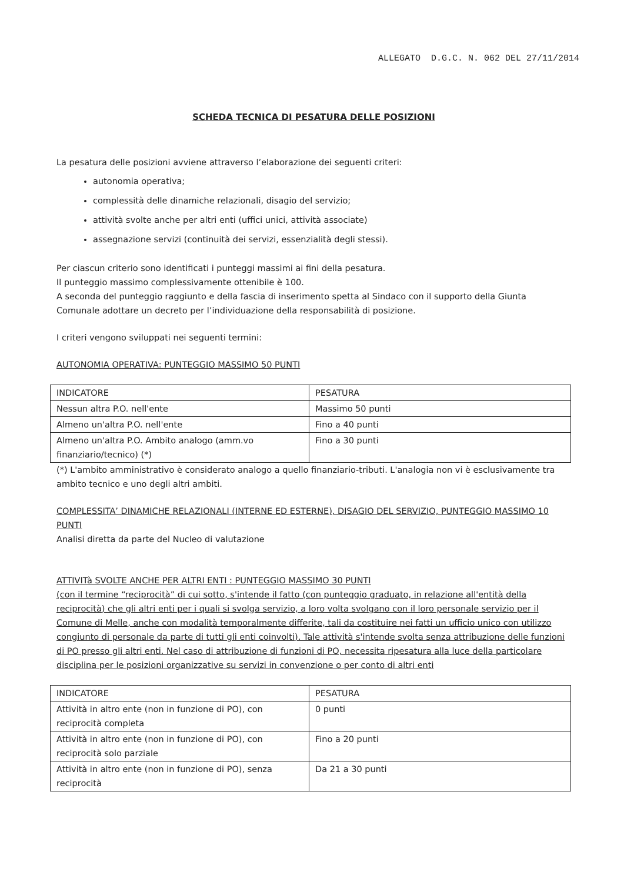ALLEGATO D.G.C. N. 062 DEL 27/11/2014
SCHEDA TECNICA DI PESATURA DELLE POSIZIONI
La pesatura delle posizioni avviene attraverso l’elaborazione dei seguenti criteri:
autonomia operativa;
complessità delle dinamiche relazionali, disagio del servizio;
attività svolte anche per altri enti (uffici unici, attività associate)
assegnazione servizi (continuità dei servizi, essenzialità degli stessi).
Per ciascun criterio sono identificati i punteggi massimi ai fini della pesatura.
Il punteggio massimo complessivamente ottenibile è 100.
A seconda del punteggio raggiunto e della fascia di inserimento spetta al Sindaco con il supporto della Giunta Comunale adottare un decreto per l’individuazione della responsabilità di posizione.
I criteri vengono sviluppati nei seguenti termini:
AUTONOMIA OPERATIVA: PUNTEGGIO MASSIMO 50 PUNTI
| INDICATORE | PESATURA |
| Nessun altra P.O. nell'ente | Massimo 50 punti |
| Almeno un'altra P.O. nell'ente | Fino a 40 punti |
| Almeno un'altra P.O. Ambito analogo (amm.vo finanziario/tecnico) (*) | Fino a 30 punti |
(*) L'ambito amministrativo è considerato analogo a quello finanziario-tributi. L'analogia non vi è esclusivamente tra ambito tecnico e uno degli altri ambiti.
COMPLESSITA’ DINAMICHE RELAZIONALI (INTERNE ED ESTERNE), DISAGIO DEL SERVIZIO, PUNTEGGIO MASSIMO 10 PUNTI
Analisi diretta da parte del Nucleo di valutazione
ATTIVITà SVOLTE ANCHE PER ALTRI ENTI : PUNTEGGIO MASSIMO 30 PUNTI
(con il termine “reciprocità” di cui sotto, s'intende il fatto (con punteggio graduato, in relazione all'entità della reciprocità) che gli altri enti per i quali si svolga servizio, a loro volta svolgano con il loro personale servizio per il Comune di Melle, anche con modalità temporalmente differite, tali da costituire nei fatti un ufficio unico con utilizzo congiunto di personale da parte di tutti gli enti coinvolti). Tale attività s'intende svolta senza attribuzione delle funzioni di PO presso gli altri enti. Nel caso di attribuzione di funzioni di PO, necessita ripesatura alla luce della particolare disciplina per le posizioni organizzative su servizi in convenzione o per conto di altri enti
| INDICATORE | PESATURA |
| Attività in altro ente (non in funzione di PO), con reciprocità completa | 0 punti |
| Attività in altro ente (non in funzione di PO), con reciprocità solo parziale | Fino a 20 punti |
| Attività in altro ente (non in funzione di PO), senza reciprocità | Da 21 a 30 punti |